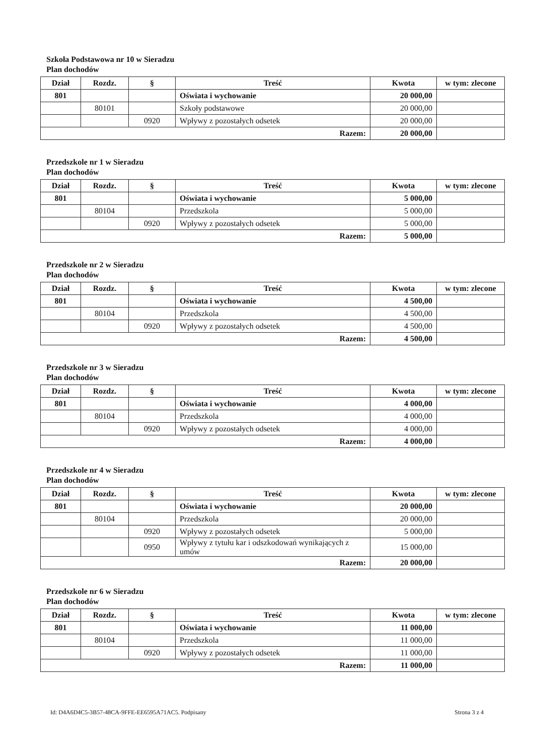Szkoła Podstawowa nr 10 w Sieradzu
Plan dochodów
| Dział | Rozdz. | § | Treść | Kwota | w tym: zlecone |
| --- | --- | --- | --- | --- | --- |
| 801 | | | Oświata i wychowanie | 20 000,00 | |
| | 80101 | | Szkoły podstawowe | 20 000,00 | |
| | | 0920 | Wpływy z pozostałych odsetek | 20 000,00 | |
| Razem: | | | | 20 000,00 | |
Przedszkole nr 1 w Sieradzu
Plan dochodów
| Dział | Rozdz. | § | Treść | Kwota | w tym: zlecone |
| --- | --- | --- | --- | --- | --- |
| 801 | | | Oświata i wychowanie | 5 000,00 | |
| | 80104 | | Przedszkola | 5 000,00 | |
| | | 0920 | Wpływy z pozostałych odsetek | 5 000,00 | |
| Razem: | | | | 5 000,00 | |
Przedszkole nr 2 w Sieradzu
Plan dochodów
| Dział | Rozdz. | § | Treść | Kwota | w tym: zlecone |
| --- | --- | --- | --- | --- | --- |
| 801 | | | Oświata i wychowanie | 4 500,00 | |
| | 80104 | | Przedszkola | 4 500,00 | |
| | | 0920 | Wpływy z pozostałych odsetek | 4 500,00 | |
| Razem: | | | | 4 500,00 | |
Przedszkole nr 3 w Sieradzu
Plan dochodów
| Dział | Rozdz. | § | Treść | Kwota | w tym: zlecone |
| --- | --- | --- | --- | --- | --- |
| 801 | | | Oświata i wychowanie | 4 000,00 | |
| | 80104 | | Przedszkola | 4 000,00 | |
| | | 0920 | Wpływy z pozostałych odsetek | 4 000,00 | |
| Razem: | | | | 4 000,00 | |
Przedszkole nr 4 w Sieradzu
Plan dochodów
| Dział | Rozdz. | § | Treść | Kwota | w tym: zlecone |
| --- | --- | --- | --- | --- | --- |
| 801 | | | Oświata i wychowanie | 20 000,00 | |
| | 80104 | | Przedszkola | 20 000,00 | |
| | | 0920 | Wpływy z pozostałych odsetek | 5 000,00 | |
| | | 0950 | Wpływy z tytułu kar i odszkodowań wynikających z umów | 15 000,00 | |
| Razem: | | | | 20 000,00 | |
Przedszkole nr 6 w Sieradzu
Plan dochodów
| Dział | Rozdz. | § | Treść | Kwota | w tym: zlecone |
| --- | --- | --- | --- | --- | --- |
| 801 | | | Oświata i wychowanie | 11 000,00 | |
| | 80104 | | Przedszkola | 11 000,00 | |
| | | 0920 | Wpływy z pozostałych odsetek | 11 000,00 | |
| Razem: | | | | 11 000,00 | |
Id: D4A6D4C5-3B57-48CA-9FFE-EE6595A71AC5. Podpisany Strona 3 z 4